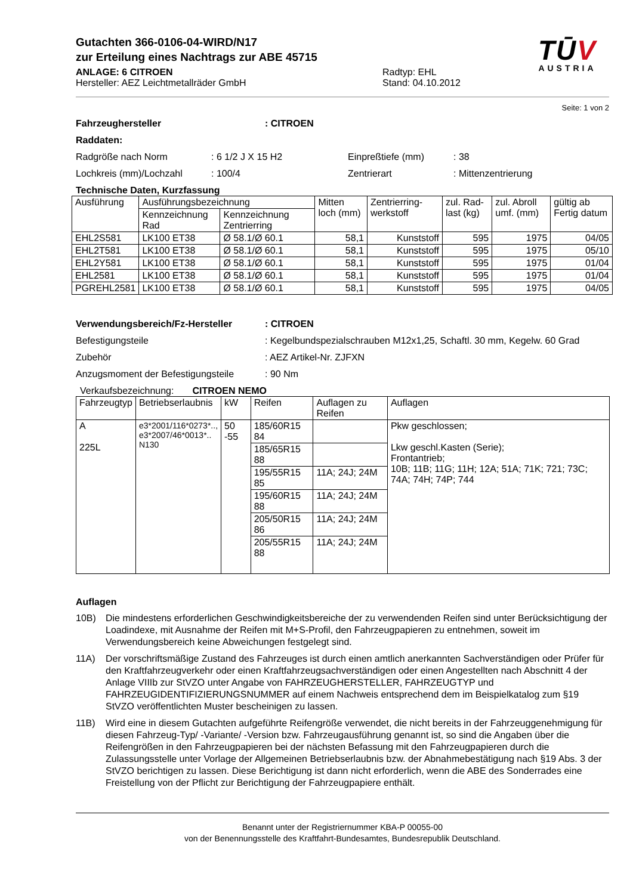Gutachten 366-0106-04-WIRD/N17
zur Erteilung eines Nachtrags zur ABE 45715
ANLAGE: 6 CITROEN
Hersteller: AEZ Leichtmetallräder GmbH
Radtyp: EHL
Stand: 04.10.2012
TŪV
AUSTRIA
Seite: 1 von 2
Fahrzeughersteller: CITROEN
Raddaten:
Radgröße nach Norm: 6 1/2 J X 15 H2 Einpreßtiefe (mm): 38
Lochkreis (mm)/Lochzahl: 100/4 Zentrierart: Mittenzentrierung
Technische Daten, Kurzfassung
| Ausführung | Ausführungsbezeichnung | | Mitten loch (mm) | Zentrierring-werkstoff | zul. Rad-last (kg) | zul. Abroll umf. (mm) | gültig ab Fertig datum |
| | Kennzeichnung Rad | Kennzeichnung Zentrierring | | | | | |
| EHL2S581 | LK100 ET38 | Ø 58.1/Ø 60.1 | 58,1 | Kunststoff | 595 | 1975 | 04/05 |
| EHL2T581 | LK100 ET38 | Ø 58.1/Ø 60.1 | 58,1 | Kunststoff | 595 | 1975 | 05/10 |
| EHL2Y581 | LK100 ET38 | Ø 58.1/Ø 60.1 | 58,1 | Kunststoff | 595 | 1975 | 01/04 |
| EHL2581 | LK100 ET38 | Ø 58.1/Ø 60.1 | 58,1 | Kunststoff | 595 | 1975 | 01/04 |
| PGREHL2581 | LK100 ET38 | Ø 58.1/Ø 60.1 | 58,1 | Kunststoff | 595 | 1975 | 04/05 |
Verwendungsbereich/Fz-Hersteller: CITROEN
Befestigungsteile: Kegelbundspezialschrauben M12x1,25, Schaftl. 30 mm, Kegelw. 60 Grad
Zubehör: AEZ Artikel-Nr. ZJFXN
Anzugsmoment der Befestigungsteile: 90 Nm
Verkaufsbezeichnung: CITROEN NEMO
| Fahrzeugtyp | Betriebserlaubnis | kW | Reifen | Auflagen zu Reifen | Auflagen |
| A 225L | e3*2001/116*0273*.., e3*2007/46*0013*.. N130 | 50 -55 | 185/60R15 84 | | Pkw geschlossen; Lkw geschl.Kasten (Serie); Frontantrieb; 10B; 11B; 11G; 11H; 12A; 51A; 71K; 721; 73C; 74A; 74H; 74P; 744 |
| | | | 185/65R15 88 | | |
| | | | 195/55R15 85 | 11A; 24J; 24M | |
| | | | 195/60R15 88 | 11A; 24J; 24M | |
| | | | 205/50R15 86 | 11A; 24J; 24M | |
| | | | 205/55R15 88 | 11A; 24J; 24M | |
Auflagen
10B) Die mindestens erforderlichen Geschwindigkeitsbereiche der zu verwendenden Reifen sind unter Berücksichtigung der Loadindexe, mit Ausnahme der Reifen mit M+S-Profil, den Fahrzeugpapieren zu entnehmen, soweit im Verwendungsbereich keine Abweichungen festgelegt sind.
11A) Der vorschriftsmäßige Zustand des Fahrzeuges ist durch einen amtlich anerkannten Sachverständigen oder Prüfer für den Kraftfahrzeugverkehr oder einen Kraftfahrzeugsachverständigen oder einen Angestellten nach Abschnitt 4 der Anlage VIIIb zur StVZO unter Angabe von FAHRZEUGHERSTELLER, FAHRZEUGTYP und FAHRZEUGIDENTIFIZIERUNGSNUMMER auf einem Nachweis entsprechend dem im Beispielkatalog zum §19 StVZO veröffentlichten Muster bescheinigen zu lassen.
11B) Wird eine in diesem Gutachten aufgeführte Reifengröße verwendet, die nicht bereits in der Fahrzeuggenehmigung für diesen Fahrzeug-Typ/ -Variante/ -Version bzw. Fahrzeugausführung genannt ist, so sind die Angaben über die Reifengrößen in den Fahrzeugpapieren bei der nächsten Befassung mit den Fahrzeugpapieren durch die Zulassungsstelle unter Vorlage der Allgemeinen Betriebserlaubnis bzw. der Abnahmebestätigung nach §19 Abs. 3 der StVZO berichtigen zu lassen. Diese Berichtigung ist dann nicht erforderlich, wenn die ABE des Sonderrades eine Freistellung von der Pflicht zur Berichtigung der Fahrzeugpapiere enthält.
Benannt unter der Registriernummer KBA-P 00055-00
von der Benennungsstelle des Kraftfahrt-Bundesamtes, Bundesrepublik Deutschland.